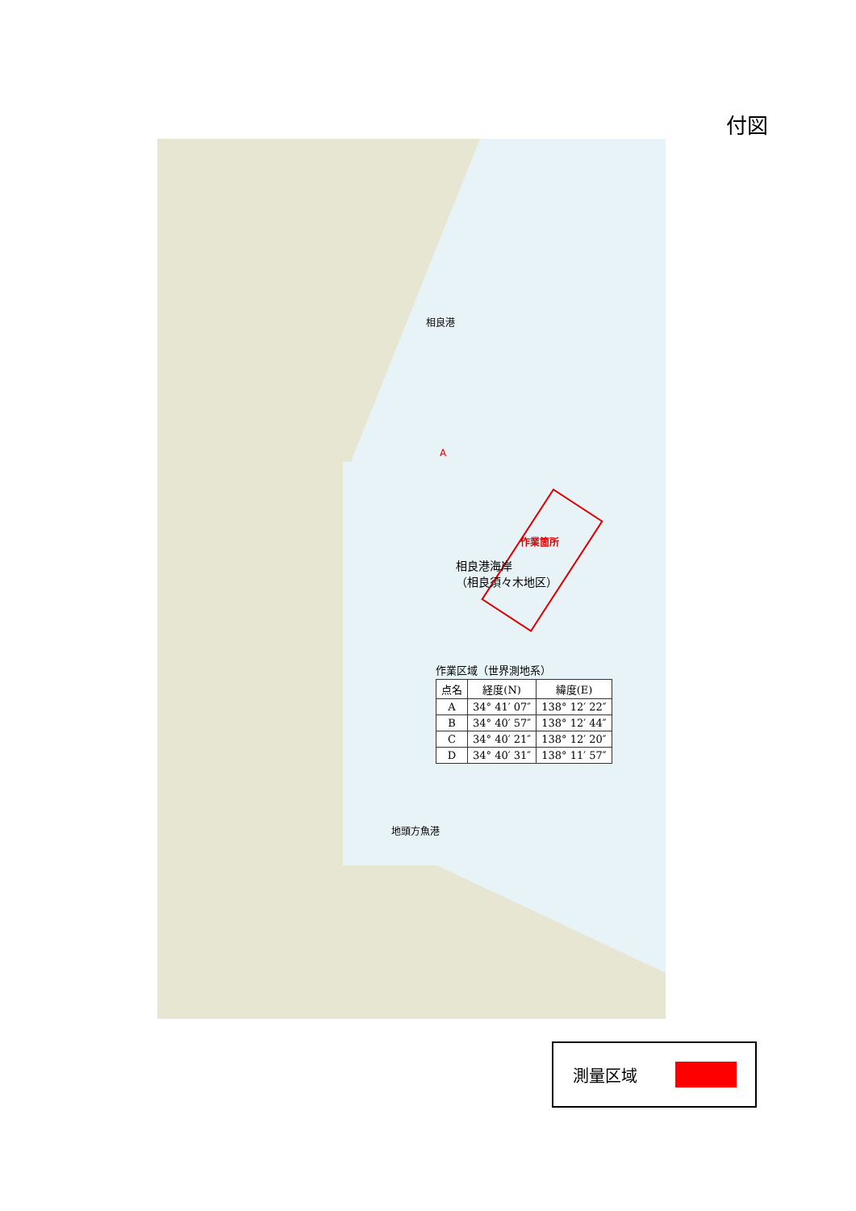付図
相良港
作業箇所
A
相良港海岸
（相良須々木地区）
地頭方魚港
作業区域（世界測地系）
| 点名 | 経度(N) | 緯度(E) |
| --- | --- | --- |
| A | 34° 41′ 07″ | 138° 12′ 22″ |
| B | 34° 40′ 57″ | 138° 12′ 44″ |
| C | 34° 40′ 21″ | 138° 12′ 20″ |
| D | 34° 40′ 31″ | 138° 11′ 57″ |
測量区域